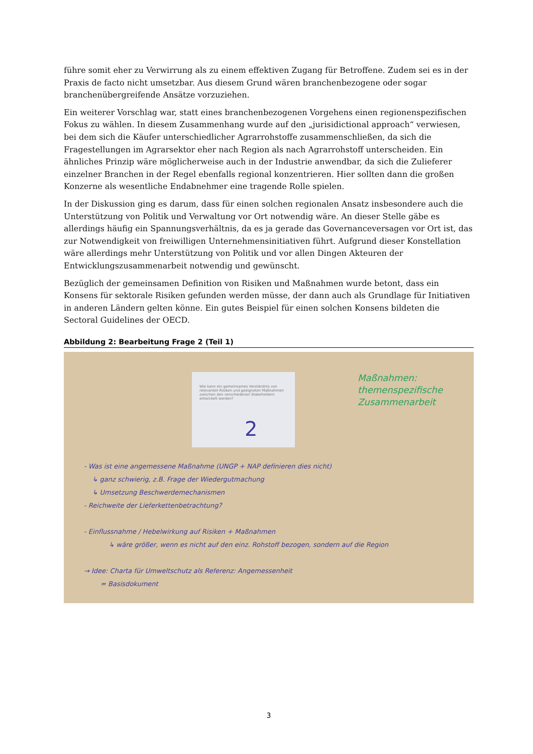führe somit eher zu Verwirrung als zu einem effektiven Zugang für Betroffene. Zudem sei es in der Praxis de facto nicht umsetzbar. Aus diesem Grund wären branchenbezogene oder sogar branchenübergreifende Ansätze vorzuziehen.
Ein weiterer Vorschlag war, statt eines branchenbezogenen Vorgehens einen regionenspezifischen Fokus zu wählen. In diesem Zusammenhang wurde auf den „jurisidictional approach“ verwiesen, bei dem sich die Käufer unterschiedlicher Agrarrohstoffe zusammenschließen, da sich die Fragestellungen im Agrarsektor eher nach Region als nach Agrarrohstoff unterscheiden. Ein ähnliches Prinzip wäre möglicherweise auch in der Industrie anwendbar, da sich die Zulieferer einzelner Branchen in der Regel ebenfalls regional konzentrieren. Hier sollten dann die großen Konzerne als wesentliche Endabnehmer eine tragende Rolle spielen.
In der Diskussion ging es darum, dass für einen solchen regionalen Ansatz insbesondere auch die Unterstützung von Politik und Verwaltung vor Ort notwendig wäre. An dieser Stelle gäbe es allerdings häufig ein Spannungsverhältnis, da es ja gerade das Governanceversagen vor Ort ist, das zur Notwendigkeit von freiwilligen Unternehmensinitiativen führt. Aufgrund dieser Konstellation wäre allerdings mehr Unterstützung von Politik und vor allen Dingen Akteuren der Entwicklungszusammenarbeit notwendig und gewünscht.
Bezüglich der gemeinsamen Definition von Risiken und Maßnahmen wurde betont, dass ein Konsens für sektorale Risiken gefunden werden müsse, der dann auch als Grundlage für Initiativen in anderen Ländern gelten könne. Ein gutes Beispiel für einen solchen Konsens bildeten die Sectoral Guidelines der OECD.
Abbildung 2: Bearbeitung Frage 2 (Teil 1)
Wie kann ein gemeinsames Verständnis von relevanten Risiken und geeigneten Maßnahmen zwischen den verschiedenen Stakeholdern entwickelt werden?
2
Maßnahmen:
themenspezifische
Zusammenarbeit
- Was ist eine angemessene Maßnahme (UNGP + NAP definieren dies nicht)
↳ ganz schwierig, z.B. Frage der Wiedergutmachung
↳ Umsetzung Beschwerdemechanismen
- Reichweite der Lieferkettenbetrachtung?
- Einflussnahme / Hebelwirkung auf Risiken + Maßnahmen
↳ wäre größer, wenn es nicht auf den einz. Rohstoff bezogen, sondern auf die Region
→ Idee: Charta für Umweltschutz als Referenz: Angemessenheit
= Basisdokument
3